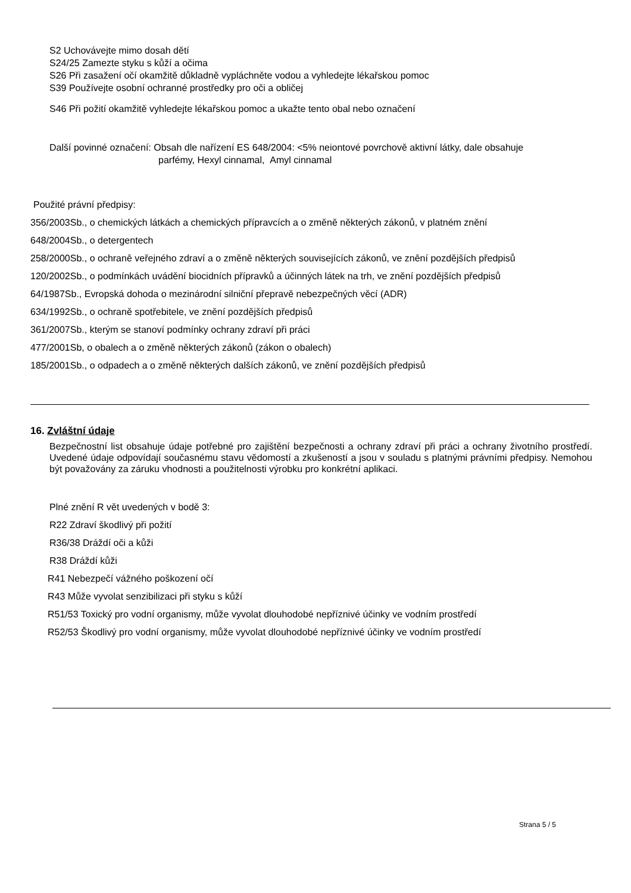S2 Uchovávejte mimo dosah dětí
S24/25 Zamezte styku s kůží a očima
S26 Při zasažení očí okamžitě důkladně vypláchněte vodou a vyhledejte lékařskou pomoc
S39 Používejte osobní ochranné prostředky pro oči a obličej
S46 Při požití okamžitě vyhledejte lékařskou pomoc a ukažte tento obal nebo označení
Další povinné označení: Obsah dle nařízení ES 648/2004: <5% neiontové povrchově aktivní látky, dale obsahuje
parfémy, Hexyl cinnamal, Amyl cinnamal
Použité právní předpisy:
356/2003Sb., o chemických látkách a chemických přípravcích a o změně některých zákonů, v platném znění
648/2004Sb., o detergentech
258/2000Sb., o ochraně veřejného zdraví a o změně některých souvisejících zákonů, ve znění pozdějších předpisů
120/2002Sb., o podmínkách uvádění biocidních přípravků a účinných látek na trh, ve znění pozdějších předpisů
64/1987Sb., Evropská dohoda o mezinárodní silniční přepravě nebezpečných věcí (ADR)
634/1992Sb., o ochraně spotřebitele, ve znění pozdějších předpisů
361/2007Sb., kterým se stanoví podmínky ochrany zdraví při práci
477/2001Sb, o obalech a o změně některých zákonů (zákon o obalech)
185/2001Sb., o odpadech a o změně některých dalších zákonů, ve znění pozdějších předpisů
16. Zvláštní údaje
Bezpečnostní list obsahuje údaje potřebné pro zajištění bezpečnosti a ochrany zdraví při práci a ochrany životního prostředí. Uvedené údaje odpovídají současnému stavu vědomostí a zkušeností a jsou v souladu s platnými právními předpisy. Nemohou být považovány za záruku vhodnosti a použitelnosti výrobku pro konkrétní aplikaci.
Plné znění R vět uvedených v bodě 3:
R22 Zdraví škodlivý při požití
R36/38 Dráždí oči a kůži
R38 Dráždí kůži
R41 Nebezpečí vážného poškození očí
R43 Může vyvolat senzibilizaci při styku s kůží
R51/53 Toxický pro vodní organismy, může vyvolat dlouhodobé nepříznivé účinky ve vodním prostředí
R52/53 Škodlivý pro vodní organismy, může vyvolat dlouhodobé nepříznivé účinky ve vodním prostředí
Strana 5 / 5